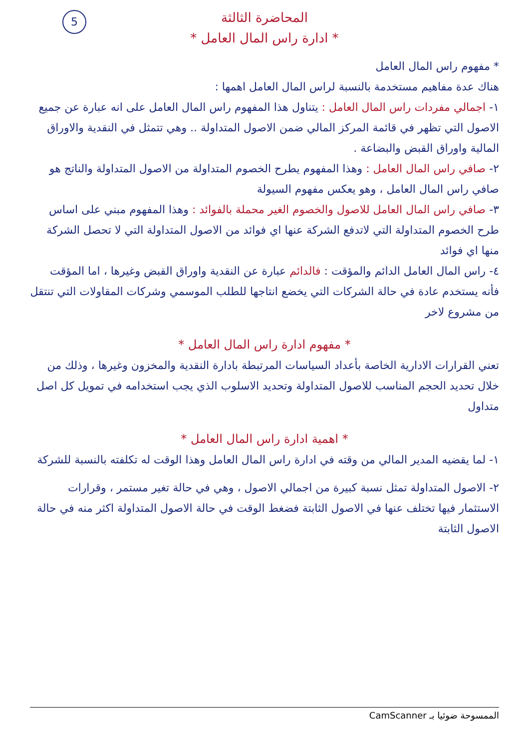5
المحاضرة الثالثة
* ادارة راس المال العامل *
* مفهوم راس المال العامل
هناك عدة مفاهيم مستخدمة بالنسبة لراس المال العامل اهمها :
١- اجمالي مفردات راس المال العامل : يتناول هذا المفهوم راس المال العامل على انه عبارة عن جميع الاصول التي تظهر في قائمة المركز المالي ضمن الاصول المتداولة .. وهي تتمثل في النقدية والاوراق المالية واوراق القبض والبضاعة .
٢- صافي راس المال العامل : وهذا المفهوم يطرح الخصوم المتداولة من الاصول المتداولة والناتج هو صافي راس المال العامل ، وهو يعكس مفهوم السيولة
٣- صافي راس المال العامل للاصول والخصوم الغير محملة بالفوائد : وهذا المفهوم مبني على اساس طرح الخصوم المتداولة التي لاتدفع الشركة عنها اي فوائد من الاصول المتداولة التي لا تحصل الشركة منها اي فوائد
٤- راس المال العامل الدائم والمؤقت : فالدائم عبارة عن النقدية واوراق القبض وغيرها ، اما المؤقت فأنه يستخدم عادة في حالة الشركات التي يخضع انتاجها للطلب الموسمي وشركات المقاولات التي تنتقل من مشروع لاخر
* مفهوم ادارة راس المال العامل *
تعني القرارات الادارية الخاصة بأعداد السياسات المرتبطة بادارة النقدية والمخزون وغيرها ، وذلك من خلال تحديد الحجم المناسب للاصول المتداولة وتحديد الاسلوب الذي يجب استخدامه في تمويل كل اصل متداول
* اهمية ادارة راس المال العامل *
١- لما يقضيه المدير المالي من وقته في ادارة راس المال العامل وهذا الوقت له تكلفته بالنسبة للشركة
٢- الاصول المتداولة تمثل نسبة كبيرة من اجمالي الاصول ، وهي في حالة تغير مستمر ، وقرارات الاستثمار فيها تختلف عنها في الاصول الثابتة فضغط الوقت في حالة الاصول المتداولة اكثر منه في حالة الاصول الثابتة
الممسوحة ضوئيا بـ CamScanner